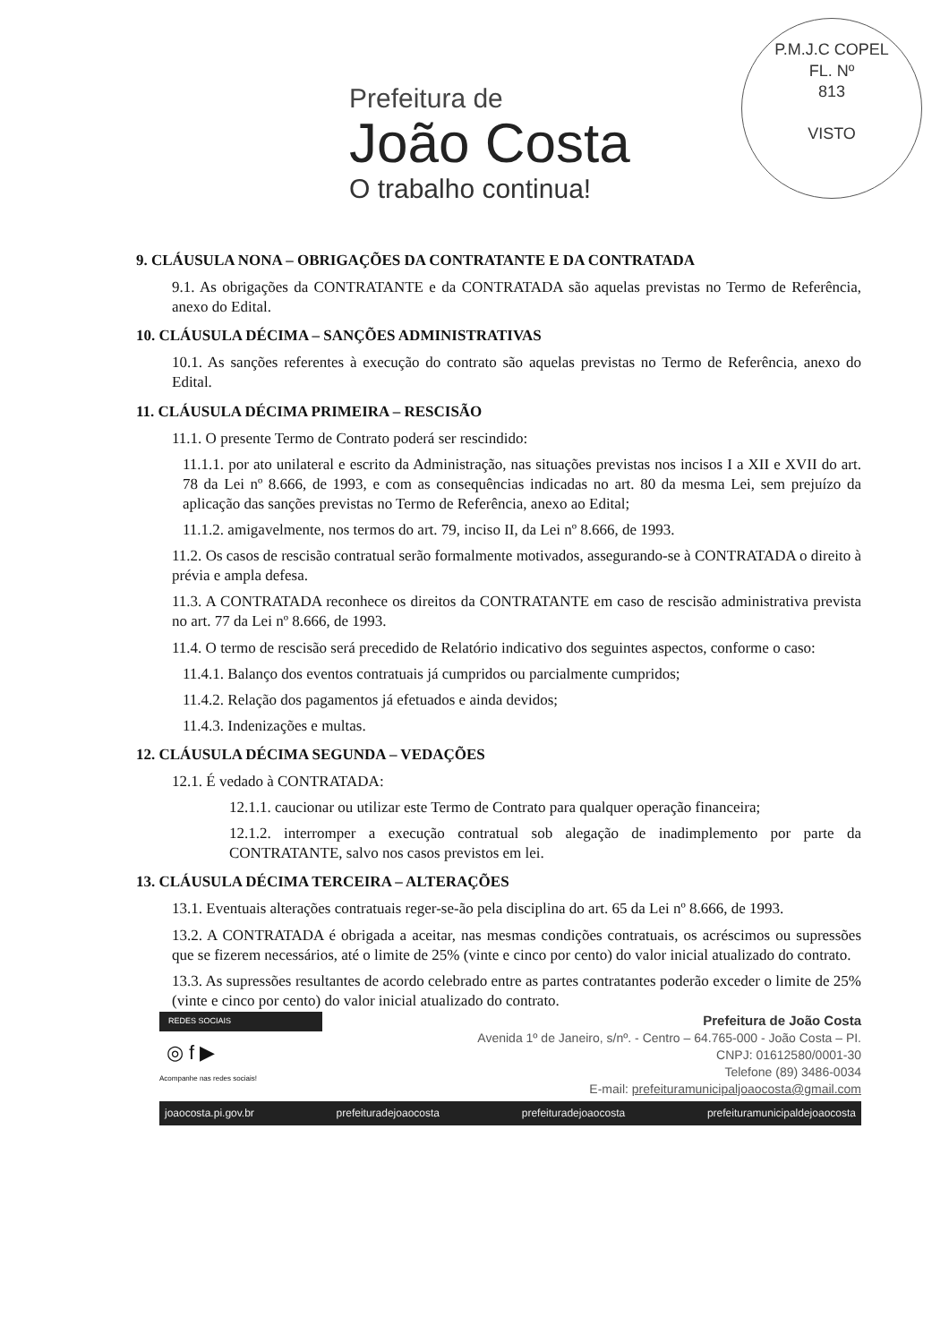P.M.J.C COPEL
FL. Nº
813
VISTO
Prefeitura de
João Costa
O trabalho continua!
9. CLÁUSULA NONA – OBRIGAÇÕES DA CONTRATANTE E DA CONTRATADA
9.1. As obrigações da CONTRATANTE e da CONTRATADA são aquelas previstas no Termo de Referência, anexo do Edital.
10. CLÁUSULA DÉCIMA – SANÇÕES ADMINISTRATIVAS
10.1. As sanções referentes à execução do contrato são aquelas previstas no Termo de Referência, anexo do Edital.
11. CLÁUSULA DÉCIMA PRIMEIRA – RESCISÃO
11.1. O presente Termo de Contrato poderá ser rescindido:
11.1.1. por ato unilateral e escrito da Administração, nas situações previstas nos incisos I a XII e XVII do art. 78 da Lei nº 8.666, de 1993, e com as consequências indicadas no art. 80 da mesma Lei, sem prejuízo da aplicação das sanções previstas no Termo de Referência, anexo ao Edital;
11.1.2. amigavelmente, nos termos do art. 79, inciso II, da Lei nº 8.666, de 1993.
11.2. Os casos de rescisão contratual serão formalmente motivados, assegurando-se à CONTRATADA o direito à prévia e ampla defesa.
11.3. A CONTRATADA reconhece os direitos da CONTRATANTE em caso de rescisão administrativa prevista no art. 77 da Lei nº 8.666, de 1993.
11.4. O termo de rescisão será precedido de Relatório indicativo dos seguintes aspectos, conforme o caso:
11.4.1. Balanço dos eventos contratuais já cumpridos ou parcialmente cumpridos;
11.4.2. Relação dos pagamentos já efetuados e ainda devidos;
11.4.3. Indenizações e multas.
12. CLÁUSULA DÉCIMA SEGUNDA – VEDAÇÕES
12.1. É vedado à CONTRATADA:
12.1.1. caucionar ou utilizar este Termo de Contrato para qualquer operação financeira;
12.1.2. interromper a execução contratual sob alegação de inadimplemento por parte da CONTRATANTE, salvo nos casos previstos em lei.
13. CLÁUSULA DÉCIMA TERCEIRA – ALTERAÇÕES
13.1. Eventuais alterações contratuais reger-se-ão pela disciplina do art. 65 da Lei nº 8.666, de 1993.
13.2. A CONTRATADA é obrigada a aceitar, nas mesmas condições contratuais, os acréscimos ou supressões que se fizerem necessários, até o limite de 25% (vinte e cinco por cento) do valor inicial atualizado do contrato.
13.3. As supressões resultantes de acordo celebrado entre as partes contratantes poderão exceder o limite de 25% (vinte e cinco por cento) do valor inicial atualizado do contrato.
REDES SOCIAIS
◎ f ▶
Acompanhe nas redes sociais!
Prefeitura de João Costa
Avenida 1º de Janeiro, s/nº. - Centro – 64.765-000 - João Costa – PI.
CNPJ: 01612580/0001-30
Telefone (89) 3486-0034
E-mail: prefeituramunicipaljoaocosta@gmail.com
joaocosta.pi.gov.br prefeituradejoaocosta prefeituradejoaocosta prefeituramunicipaldejoaocosta